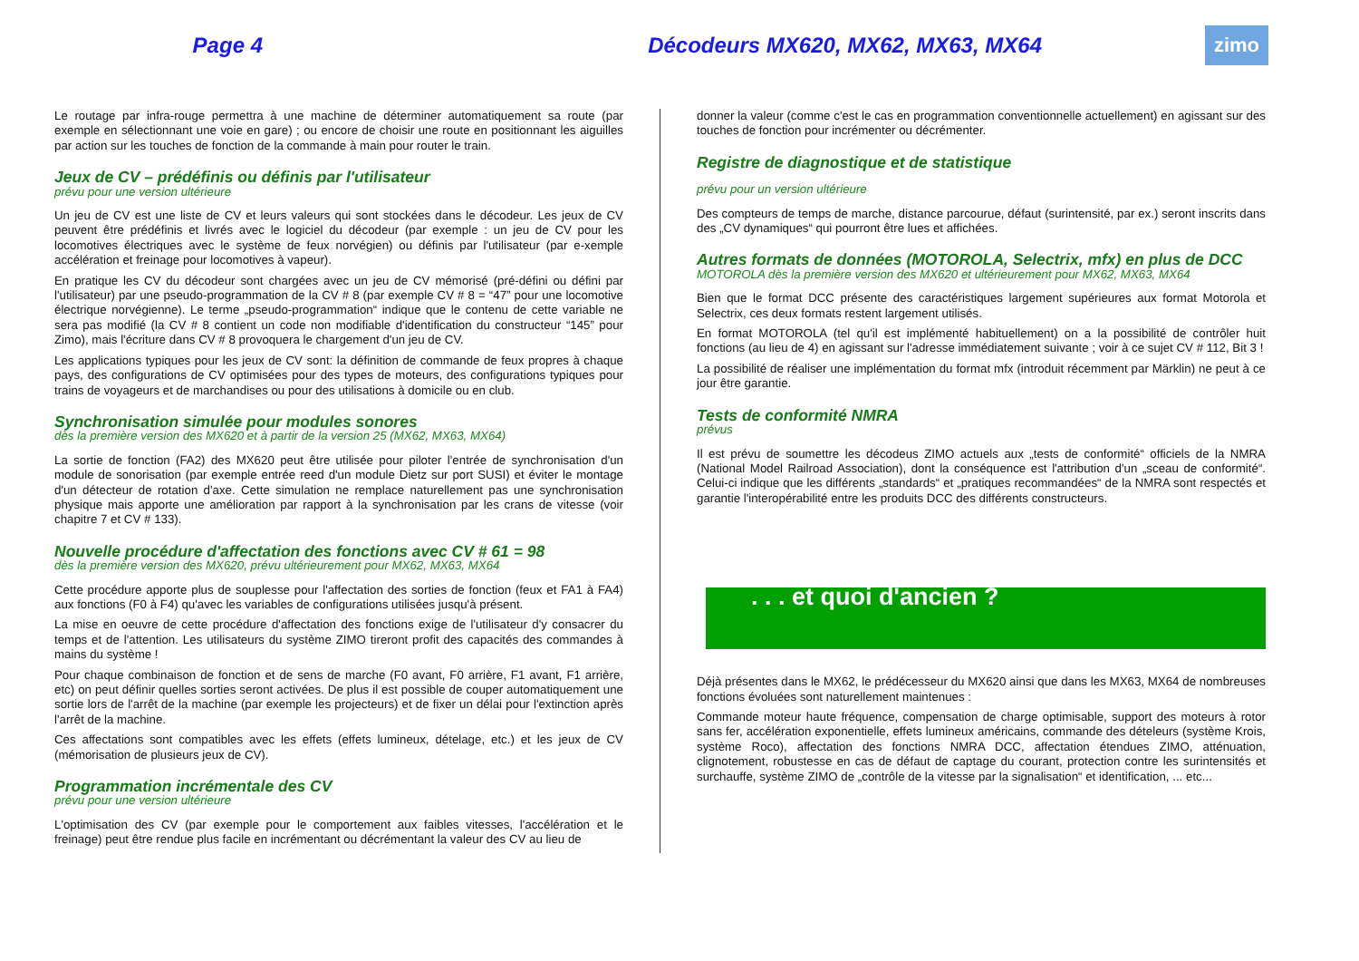Page 4 Décodeurs MX620, MX62, MX63, MX64
zimo
Le routage par infra-rouge permettra à une machine de déterminer automatiquement sa route (par exemple en sélectionnant une voie en gare) ; ou encore de choisir une route en positionnant les aiguilles par action sur les touches de fonction de la commande à main pour router le train.
Jeux de CV – prédéfinis ou définis par l'utilisateur
prévu pour une version ultérieure
Un jeu de CV est une liste de CV et leurs valeurs qui sont stockées dans le décodeur. Les jeux de CV peuvent être prédéfinis et livrés avec le logiciel du décodeur (par exemple : un jeu de CV pour les locomotives électriques avec le système de feux norvégien) ou définis par l'utilisateur (par e-xemple accélération et freinage pour locomotives à vapeur).
En pratique les CV du décodeur sont chargées avec un jeu de CV mémorisé (pré-défini ou défini par l'utilisateur) par une pseudo-programmation de la CV # 8 (par exemple CV # 8 = “47” pour une locomotive électrique norvégienne). Le terme „pseudo-programmation“ indique que le contenu de cette variable ne sera pas modifié (la CV # 8 contient un code non modifiable d'identification du constructeur “145” pour Zimo), mais l'écriture dans CV # 8 provoquera le chargement d'un jeu de CV.
Les applications typiques pour les jeux de CV sont: la définition de commande de feux propres à chaque pays, des configurations de CV optimisées pour des types de moteurs, des configurations typiques pour trains de voyageurs et de marchandises ou pour des utilisations à domicile ou en club.
Synchronisation simulée pour modules sonores
dès la première version des MX620 et à partir de la version 25 (MX62, MX63, MX64)
La sortie de fonction (FA2) des MX620 peut être utilisée pour piloter l'entrée de synchronisation d'un module de sonorisation (par exemple entrée reed d'un module Dietz sur port SUSI) et éviter le montage d'un détecteur de rotation d'axe. Cette simulation ne remplace naturellement pas une synchronisation physique mais apporte une amélioration par rapport à la synchronisation par les crans de vitesse (voir chapitre 7 et CV # 133).
Nouvelle procédure d'affectation des fonctions avec CV # 61 = 98
dès la première version des MX620, prévu ultérieurement pour MX62, MX63, MX64
Cette procédure apporte plus de souplesse pour l'affectation des sorties de fonction (feux et FA1 à FA4) aux fonctions (F0 à F4) qu'avec les variables de configurations utilisées jusqu'à présent.
La mise en oeuvre de cette procédure d'affectation des fonctions exige de l'utilisateur d'y consacrer du temps et de l'attention. Les utilisateurs du système ZIMO tireront profit des capacités des commandes à mains du système !
Pour chaque combinaison de fonction et de sens de marche (F0 avant, F0 arrière, F1 avant, F1 arrière, etc) on peut définir quelles sorties seront activées. De plus il est possible de couper automatiquement une sortie lors de l'arrêt de la machine (par exemple les projecteurs) et de fixer un délai pour l'extinction après l'arrêt de la machine.
Ces affectations sont compatibles avec les effets (effets lumineux, dételage, etc.) et les jeux de CV (mémorisation de plusieurs jeux de CV).
Programmation incrémentale des CV
prévu pour une version ultérieure
L'optimisation des CV (par exemple pour le comportement aux faibles vitesses, l'accélération et le freinage) peut être rendue plus facile en incrémentant ou décrémentant la valeur des CV au lieu de
donner la valeur (comme c'est le cas en programmation conventionnelle actuellement) en agissant sur des touches de fonction pour incrémenter ou décrémenter.
Registre de diagnostique et de statistique
prévu pour un version ultérieure
Des compteurs de temps de marche, distance parcourue, défaut (surintensité, par ex.) seront inscrits dans des „CV dynamiques“ qui pourront être lues et affichées.
Autres formats de données (MOTOROLA, Selectrix, mfx) en plus de DCC
MOTOROLA dès la première version des MX620 et ultérieurement pour MX62, MX63, MX64
Bien que le format DCC présente des caractéristiques largement supérieures aux format Motorola et Selectrix, ces deux formats restent largement utilisés.
En format MOTOROLA (tel qu'il est implémenté habituellement) on a la possibilité de contrôler huit fonctions (au lieu de 4) en agissant sur l'adresse immédiatement suivante ; voir à ce sujet CV # 112, Bit 3 !
La possibilité de réaliser une implémentation du format mfx (introduit récemment par Märklin) ne peut à ce jour être garantie.
Tests de conformité NMRA
prévus
Il est prévu de soumettre les décodeus ZIMO actuels aux „tests de conformité“ officiels de la NMRA (National Model Railroad Association), dont la conséquence est l'attribution d'un „sceau de conformité“. Celui-ci indique que les différents „standards“ et „pratiques recommandées“ de la NMRA sont respectés et garantie l'interopérabilité entre les produits DCC des différents constructeurs.
. . . et quoi d'ancien ?
Déjà présentes dans le MX62, le prédécesseur du MX620 ainsi que dans les MX63, MX64 de nombreuses fonctions évoluées sont naturellement maintenues :
Commande moteur haute fréquence, compensation de charge optimisable, support des moteurs à rotor sans fer, accélération exponentielle, effets lumineux américains, commande des dételeurs (système Krois, système Roco), affectation des fonctions NMRA DCC, affectation étendues ZIMO, atténuation, clignotement, robustesse en cas de défaut de captage du courant, protection contre les surintensités et surchauffe, système ZIMO de „contrôle de la vitesse par la signalisation“ et identification, ... etc...